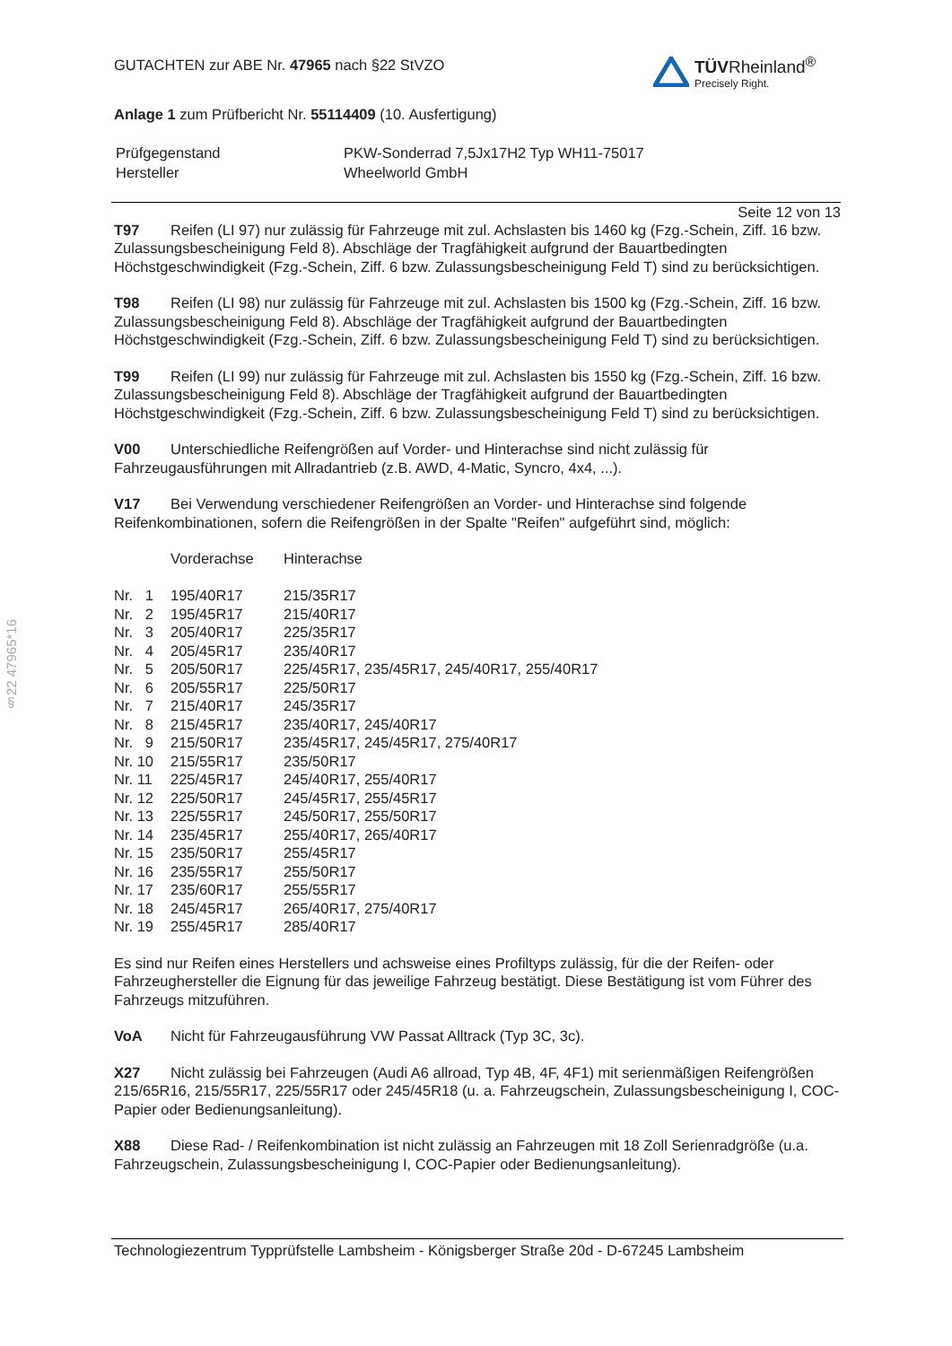TÜVRheinland<sup>®</sup>
Precisely Right.
GUTACHTEN zur ABE Nr. 47965 nach §22 StVZO
Anlage 1 zum Prüfbericht Nr. 55114409 (10. Ausfertigung)
| Prüfgegenstand | PKW-Sonderrad 7,5Jx17H2 Typ WH11-75017 |
| Hersteller | Wheelworld GmbH |
Seite 12 von 13
T97 Reifen (LI 97) nur zulässig für Fahrzeuge mit zul. Achslasten bis 1460 kg (Fzg.-Schein, Ziff. 16 bzw. Zulassungsbescheinigung Feld 8). Abschläge der Tragfähigkeit aufgrund der Bauartbedingten Höchstgeschwindigkeit (Fzg.-Schein, Ziff. 6 bzw. Zulassungsbescheinigung Feld T) sind zu berücksichtigen.
T98 Reifen (LI 98) nur zulässig für Fahrzeuge mit zul. Achslasten bis 1500 kg (Fzg.-Schein, Ziff. 16 bzw. Zulassungsbescheinigung Feld 8). Abschläge der Tragfähigkeit aufgrund der Bauartbedingten Höchstgeschwindigkeit (Fzg.-Schein, Ziff. 6 bzw. Zulassungsbescheinigung Feld T) sind zu berücksichtigen.
T99 Reifen (LI 99) nur zulässig für Fahrzeuge mit zul. Achslasten bis 1550 kg (Fzg.-Schein, Ziff. 16 bzw. Zulassungsbescheinigung Feld 8). Abschläge der Tragfähigkeit aufgrund der Bauartbedingten Höchstgeschwindigkeit (Fzg.-Schein, Ziff. 6 bzw. Zulassungsbescheinigung Feld T) sind zu berücksichtigen.
V00 Unterschiedliche Reifengrößen auf Vorder- und Hinterachse sind nicht zulässig für Fahrzeugausführungen mit Allradantrieb (z.B. AWD, 4-Matic, Syncro, 4x4, ...).
V17 Bei Verwendung verschiedener Reifengrößen an Vorder- und Hinterachse sind folgende Reifenkombinationen, sofern die Reifengrößen in der Spalte "Reifen" aufgeführt sind, möglich:
| | Vorderachse | Hinterachse |
| --- | --- | --- |
| Nr. 1 | 195/40R17 | 215/35R17 |
| Nr. 2 | 195/45R17 | 215/40R17 |
| Nr. 3 | 205/40R17 | 225/35R17 |
| Nr. 4 | 205/45R17 | 235/40R17 |
| Nr. 5 | 205/50R17 | 225/45R17, 235/45R17, 245/40R17, 255/40R17 |
| Nr. 6 | 205/55R17 | 225/50R17 |
| Nr. 7 | 215/40R17 | 245/35R17 |
| Nr. 8 | 215/45R17 | 235/40R17, 245/40R17 |
| Nr. 9 | 215/50R17 | 235/45R17, 245/45R17, 275/40R17 |
| Nr. 10 | 215/55R17 | 235/50R17 |
| Nr. 11 | 225/45R17 | 245/40R17, 255/40R17 |
| Nr. 12 | 225/50R17 | 245/45R17, 255/45R17 |
| Nr. 13 | 225/55R17 | 245/50R17, 255/50R17 |
| Nr. 14 | 235/45R17 | 255/40R17, 265/40R17 |
| Nr. 15 | 235/50R17 | 255/45R17 |
| Nr. 16 | 235/55R17 | 255/50R17 |
| Nr. 17 | 235/60R17 | 255/55R17 |
| Nr. 18 | 245/45R17 | 265/40R17, 275/40R17 |
| Nr. 19 | 255/45R17 | 285/40R17 |
Es sind nur Reifen eines Herstellers und achsweise eines Profiltyps zulässig, für die der Reifen- oder Fahrzeughersteller die Eignung für das jeweilige Fahrzeug bestätigt. Diese Bestätigung ist vom Führer des Fahrzeugs mitzuführen.
VoA Nicht für Fahrzeugausführung VW Passat Alltrack (Typ 3C, 3c).
X27 Nicht zulässig bei Fahrzeugen (Audi A6 allroad, Typ 4B, 4F, 4F1) mit serienmäßigen Reifengrößen 215/65R16, 215/55R17, 225/55R17 oder 245/45R18 (u. a. Fahrzeugschein, Zulassungsbescheinigung I, COC-Papier oder Bedienungsanleitung).
X88 Diese Rad- / Reifenkombination ist nicht zulässig an Fahrzeugen mit 18 Zoll Serienradgröße (u.a. Fahrzeugschein, Zulassungsbescheinigung I, COC-Papier oder Bedienungsanleitung).
§22 47965*16
Technologiezentrum Typprüfstelle Lambsheim - Königsberger Straße 20d - D-67245 Lambsheim